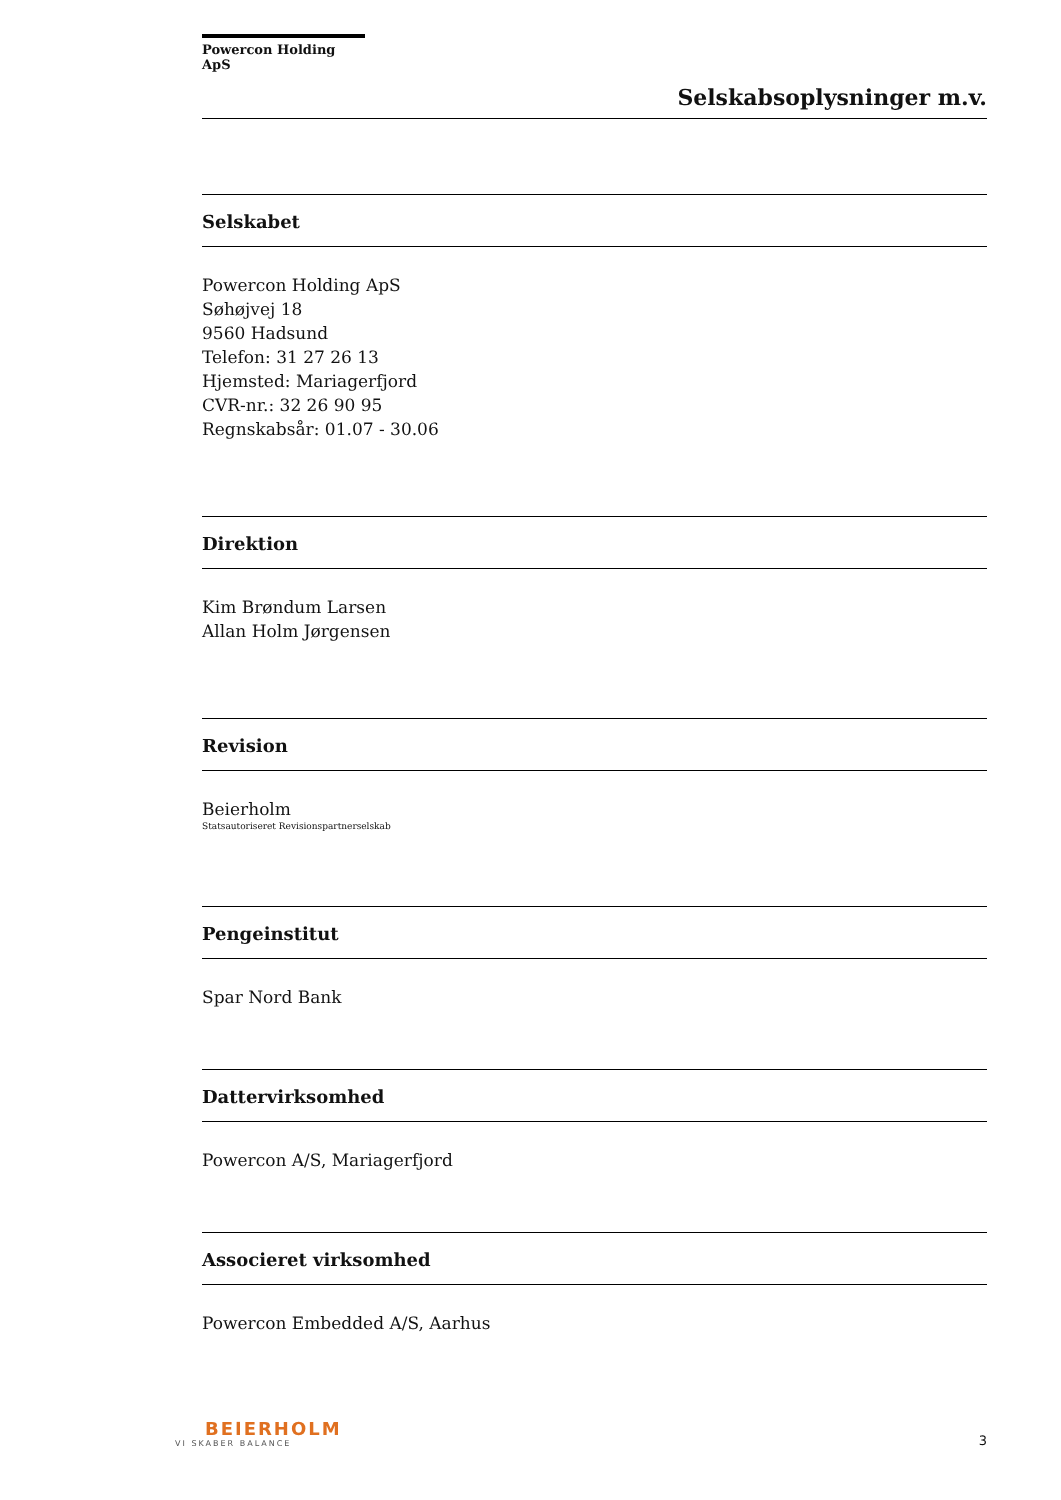Powercon Holding ApS
Selskabsoplysninger m.v.
Selskabet
Powercon Holding ApS
Søhøjvej 18
9560 Hadsund
Telefon: 31 27 26 13
Hjemsted: Mariagerfjord
CVR-nr.: 32 26 90 95
Regnskabsår: 01.07 - 30.06
Direktion
Kim Brøndum Larsen
Allan Holm Jørgensen
Revision
Beierholm
Statsautoriseret Revisionspartnerselskab
Pengeinstitut
Spar Nord Bank
Dattervirksomhed
Powercon A/S, Mariagerfjord
Associeret virksomhed
Powercon Embedded A/S, Aarhus
BEIERHOLM
VI SKABER BALANCE
3